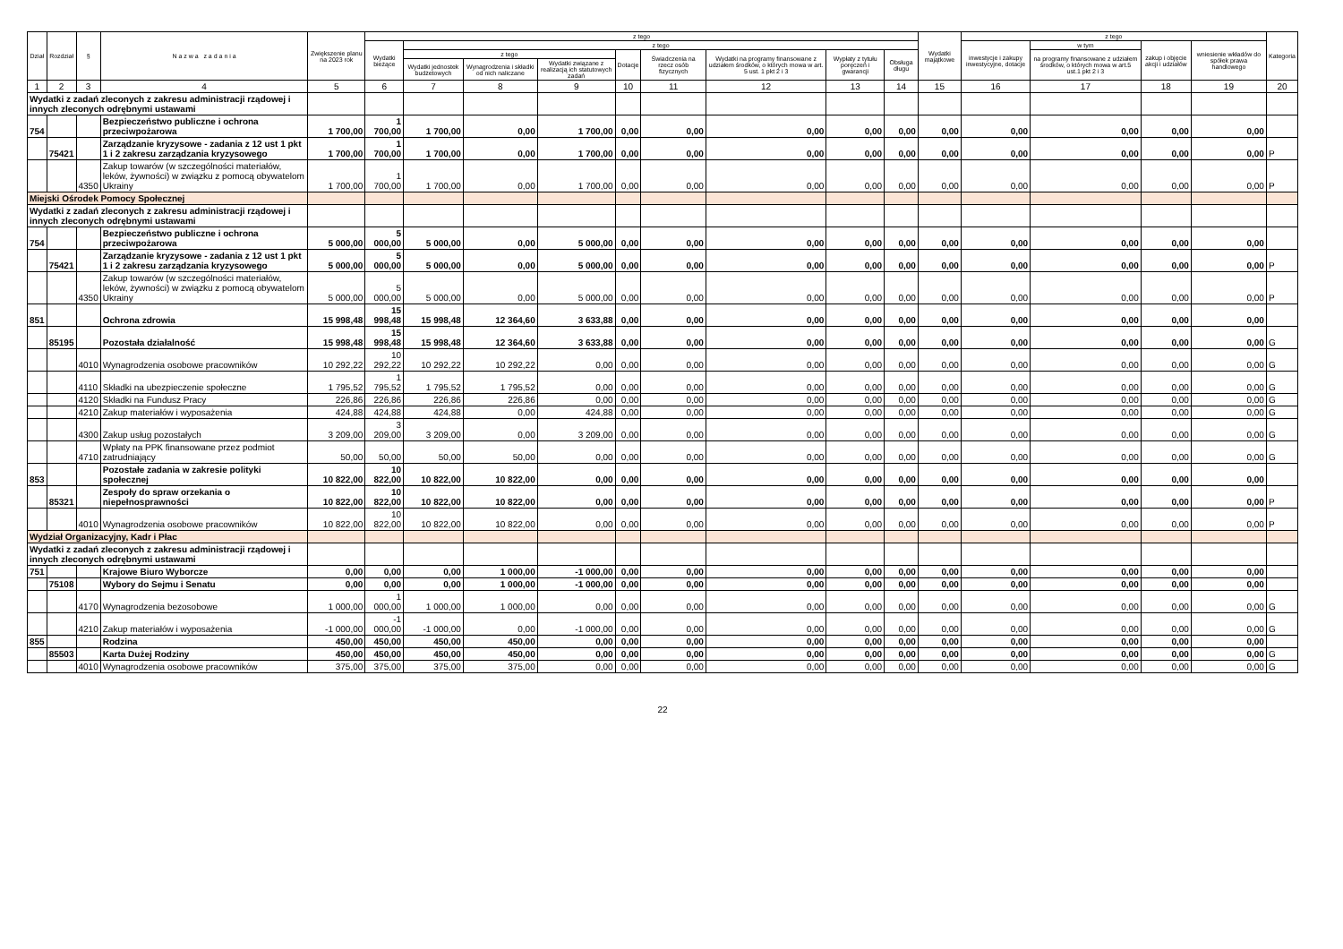| Dział | Rozdział | § | N a z w a z a d a n i a | Zwiększenie planu na 2023 rok | z tego | | | | | | | | | Wydatki majątkowe | z tego | | | | Kategoria |
| --- | --- | --- | --- | --- | --- | --- | --- | --- | --- | --- | --- | --- | --- | --- | --- | --- | --- | --- | --- |
| | | | | | Wydatki bieżące | z tego | | | | | | | | | inwestycje i zakupy inwestycyjne, dotacje | w tym | zakup i objęcie akcji i udziałów | wniesienie wkładów do spółek prawa handlowego | |
| | | | | | | z tego | | | Dotacje | Świadczenia na rzecz osób fizycznych | Wydatki na programy finansowane z udziałem środków, o których mowa w art. 5 ust. 1 pkt 2 i 3 | Wypłaty z tytułu poręczeń i gwarancji | Obsługa długu | | | na programy finansowane z udziałem środków, o których mowa w art.5 ust.1 pkt 2 i 3 | | | |
| | | | | | | Wydatki jednostek budżetowych | Wynagrodzenia i składki od nich naliczane | Wydatki związane z realizacją ich statutowych zadań | | | | | | | | | | | |
| 1 | 2 | 3 | 4 | 5 | 6 | 7 | 8 | 9 | 10 | 11 | 12 | 13 | 14 | 15 | 16 | 17 | 18 | 19 | 20 |
| Wydatki z zadań zleconych z zakresu administracji rządowej i innych zleconych odrębnymi ustawami | | | | | | | | | | | | | | | | | | | |
| 754 | | | Bezpieczeństwo publiczne i ochrona przeciwpożarowa | 1 700,00 | 1 700,00 | 1 700,00 | 0,00 | 1 700,00 | 0,00 | 0,00 | 0,00 | 0,00 | 0,00 | 0,00 | 0,00 | 0,00 | 0,00 | 0,00 | |
| | 75421 | | Zarządzanie kryzysowe - zadania z 12 ust 1 pkt 1 i 2 zakresu zarządzania kryzysowego | 1 700,00 | 1 700,00 | 1 700,00 | 0,00 | 1 700,00 | 0,00 | 0,00 | 0,00 | 0,00 | 0,00 | 0,00 | 0,00 | 0,00 | 0,00 | 0,00 | P |
| | | 4350 | Zakup towarów (w szczególności materiałów, leków, żywności) w związku z pomocą obywatelom Ukrainy | 1 700,00 | 1 700,00 | 1 700,00 | 0,00 | 1 700,00 | 0,00 | 0,00 | 0,00 | 0,00 | 0,00 | 0,00 | 0,00 | 0,00 | 0,00 | 0,00 | P |
| Miejski Ośrodek Pomocy Społecznej | | | | | | | | | | | | | | | | | | | |
| Wydatki z zadań zleconych z zakresu administracji rządowej i innych zleconych odrębnymi ustawami | | | | | | | | | | | | | | | | | | | |
| 754 | | | Bezpieczeństwo publiczne i ochrona przeciwpożarowa | 5 000,00 | 5 000,00 | 5 000,00 | 0,00 | 5 000,00 | 0,00 | 0,00 | 0,00 | 0,00 | 0,00 | 0,00 | 0,00 | 0,00 | 0,00 | 0,00 | |
| | 75421 | | Zarządzanie kryzysowe - zadania z 12 ust 1 pkt 1 i 2 zakresu zarządzania kryzysowego | 5 000,00 | 5 000,00 | 5 000,00 | 0,00 | 5 000,00 | 0,00 | 0,00 | 0,00 | 0,00 | 0,00 | 0,00 | 0,00 | 0,00 | 0,00 | 0,00 | P |
| | | 4350 | Zakup towarów (w szczególności materiałów, leków, żywności) w związku z pomocą obywatelom Ukrainy | 5 000,00 | 5 000,00 | 5 000,00 | 0,00 | 5 000,00 | 0,00 | 0,00 | 0,00 | 0,00 | 0,00 | 0,00 | 0,00 | 0,00 | 0,00 | 0,00 | P |
| 851 | | | Ochrona zdrowia | 15 998,48 | 15 998,48 | 15 998,48 | 12 364,60 | 3 633,88 | 0,00 | 0,00 | 0,00 | 0,00 | 0,00 | 0,00 | 0,00 | 0,00 | 0,00 | 0,00 | |
| | 85195 | | Pozostała działalność | 15 998,48 | 15 998,48 | 15 998,48 | 12 364,60 | 3 633,88 | 0,00 | 0,00 | 0,00 | 0,00 | 0,00 | 0,00 | 0,00 | 0,00 | 0,00 | 0,00 | G |
| | | 4010 | Wynagrodzenia osobowe pracowników | 10 292,22 | 10 292,22 | 10 292,22 | 10 292,22 | 0,00 | 0,00 | 0,00 | 0,00 | 0,00 | 0,00 | 0,00 | 0,00 | 0,00 | 0,00 | 0,00 | G |
| | | 4110 | Składki na ubezpieczenie społeczne | 1 795,52 | 1 795,52 | 1 795,52 | 1 795,52 | 0,00 | 0,00 | 0,00 | 0,00 | 0,00 | 0,00 | 0,00 | 0,00 | 0,00 | 0,00 | 0,00 | G |
| | | 4120 | Składki na Fundusz Pracy | 226,86 | 226,86 | 226,86 | 226,86 | 0,00 | 0,00 | 0,00 | 0,00 | 0,00 | 0,00 | 0,00 | 0,00 | 0,00 | 0,00 | 0,00 | G |
| | | 4210 | Zakup materiałów i wyposażenia | 424,88 | 424,88 | 424,88 | 0,00 | 424,88 | 0,00 | 0,00 | 0,00 | 0,00 | 0,00 | 0,00 | 0,00 | 0,00 | 0,00 | 0,00 | G |
| | | 4300 | Zakup usług pozostałych | 3 209,00 | 3 209,00 | 3 209,00 | 0,00 | 3 209,00 | 0,00 | 0,00 | 0,00 | 0,00 | 0,00 | 0,00 | 0,00 | 0,00 | 0,00 | 0,00 | G |
| | | 4710 | Wpłaty na PPK finansowane przez podmiot zatrudniający | 50,00 | 50,00 | 50,00 | 50,00 | 0,00 | 0,00 | 0,00 | 0,00 | 0,00 | 0,00 | 0,00 | 0,00 | 0,00 | 0,00 | 0,00 | G |
| 853 | | | Pozostałe zadania w zakresie polityki społecznej | 10 822,00 | 10 822,00 | 10 822,00 | 10 822,00 | 0,00 | 0,00 | 0,00 | 0,00 | 0,00 | 0,00 | 0,00 | 0,00 | 0,00 | 0,00 | 0,00 | |
| | 85321 | | Zespoły do spraw orzekania o niepełnosprawności | 10 822,00 | 10 822,00 | 10 822,00 | 10 822,00 | 0,00 | 0,00 | 0,00 | 0,00 | 0,00 | 0,00 | 0,00 | 0,00 | 0,00 | 0,00 | 0,00 | P |
| | | 4010 | Wynagrodzenia osobowe pracowników | 10 822,00 | 10 822,00 | 10 822,00 | 10 822,00 | 0,00 | 0,00 | 0,00 | 0,00 | 0,00 | 0,00 | 0,00 | 0,00 | 0,00 | 0,00 | 0,00 | P |
| Wydział Organizacyjny, Kadr i Płac | | | | | | | | | | | | | | | | | | | |
| Wydatki z zadań zleconych z zakresu administracji rządowej i innych zleconych odrębnymi ustawami | | | | | | | | | | | | | | | | | | | |
| 751 | | | Krajowe Biuro Wyborcze | 0,00 | 0,00 | 0,00 | 1 000,00 | -1 000,00 | 0,00 | 0,00 | 0,00 | 0,00 | 0,00 | 0,00 | 0,00 | 0,00 | 0,00 | 0,00 | |
| | 75108 | | Wybory do Sejmu i Senatu | 0,00 | 0,00 | 0,00 | 1 000,00 | -1 000,00 | 0,00 | 0,00 | 0,00 | 0,00 | 0,00 | 0,00 | 0,00 | 0,00 | 0,00 | 0,00 | |
| | | 4170 | Wynagrodzenia bezosobowe | 1 000,00 | 1 000,00 | 1 000,00 | 1 000,00 | 0,00 | 0,00 | 0,00 | 0,00 | 0,00 | 0,00 | 0,00 | 0,00 | 0,00 | 0,00 | 0,00 | G |
| | | 4210 | Zakup materiałów i wyposażenia | -1 000,00 | -1 000,00 | -1 000,00 | 0,00 | -1 000,00 | 0,00 | 0,00 | 0,00 | 0,00 | 0,00 | 0,00 | 0,00 | 0,00 | 0,00 | 0,00 | G |
| 855 | | | Rodzina | 450,00 | 450,00 | 450,00 | 450,00 | 0,00 | 0,00 | 0,00 | 0,00 | 0,00 | 0,00 | 0,00 | 0,00 | 0,00 | 0,00 | 0,00 | |
| | 85503 | | Karta Dużej Rodziny | 450,00 | 450,00 | 450,00 | 450,00 | 0,00 | 0,00 | 0,00 | 0,00 | 0,00 | 0,00 | 0,00 | 0,00 | 0,00 | 0,00 | 0,00 | G |
| | | 4010 | Wynagrodzenia osobowe pracowników | 375,00 | 375,00 | 375,00 | 375,00 | 0,00 | 0,00 | 0,00 | 0,00 | 0,00 | 0,00 | 0,00 | 0,00 | 0,00 | 0,00 | 0,00 | G |
22